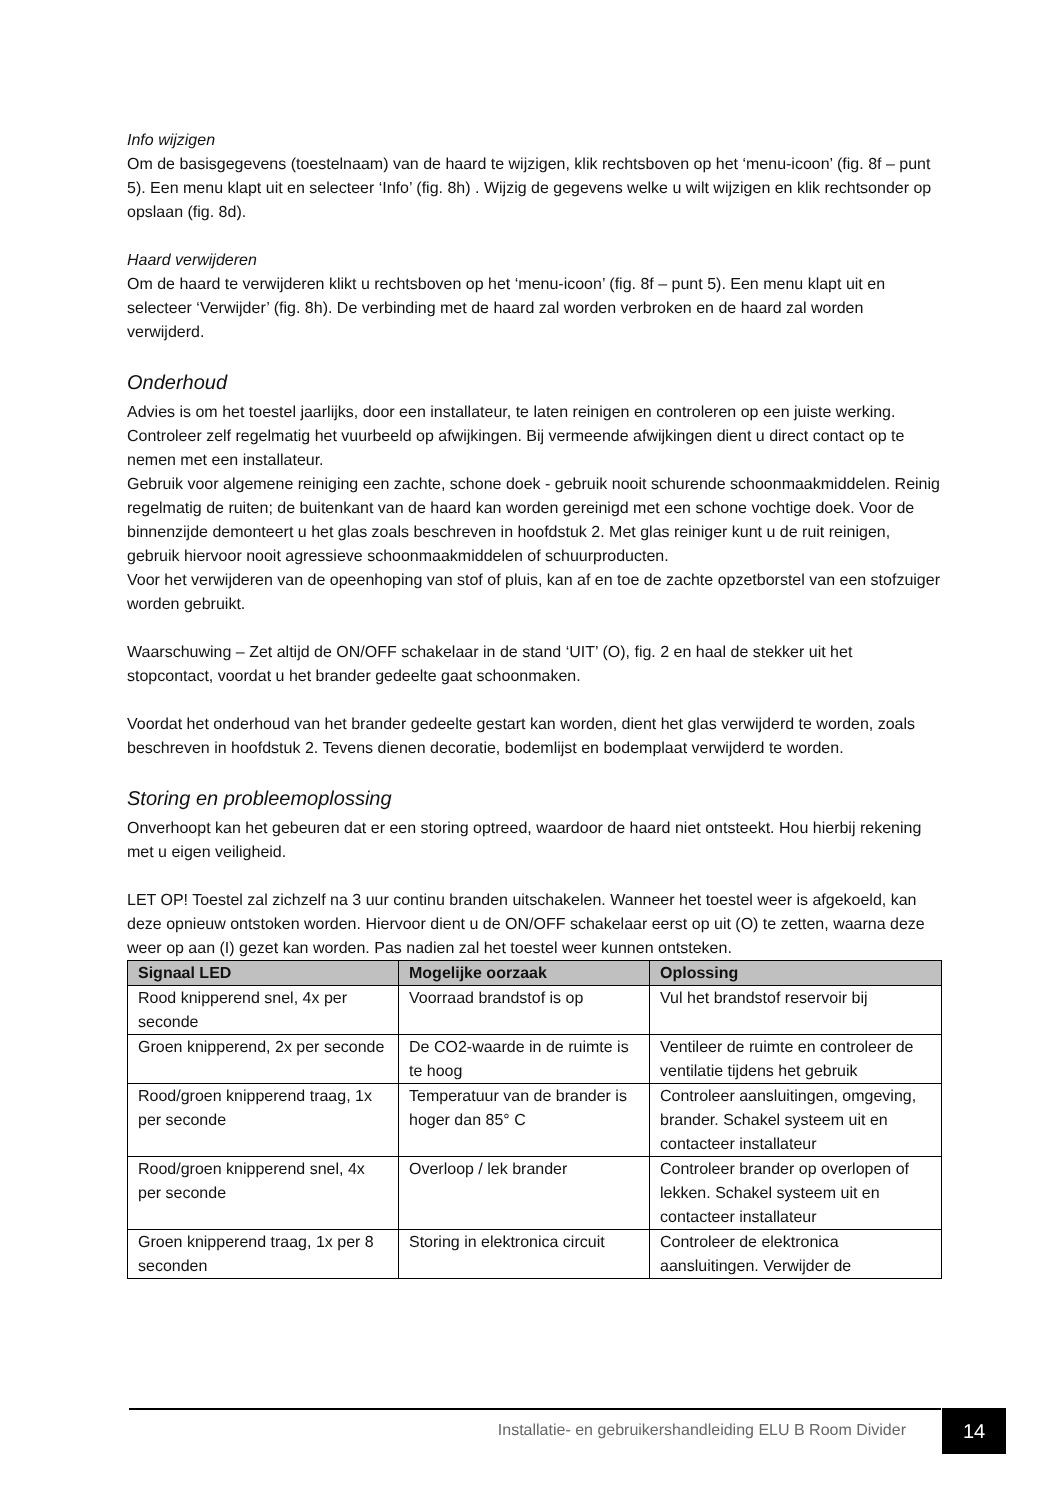Info wijzigen
Om de basisgegevens (toestelnaam) van de haard te wijzigen, klik rechtsboven op het ‘menu-icoon’ (fig. 8f – punt 5). Een menu klapt uit en selecteer ‘Info’ (fig. 8h) . Wijzig de gegevens welke u wilt wijzigen en klik rechtsonder op opslaan (fig. 8d).
Haard verwijderen
Om de haard te verwijderen klikt u rechtsboven op het ‘menu-icoon’ (fig. 8f – punt 5). Een menu klapt uit en selecteer ‘Verwijder’ (fig. 8h). De verbinding met de haard zal worden verbroken en de haard zal worden verwijderd.
Onderhoud
Advies is om het toestel jaarlijks, door een installateur, te laten reinigen en controleren op een juiste werking. Controleer zelf regelmatig het vuurbeeld op afwijkingen. Bij vermeende afwijkingen dient u direct contact op te nemen met een installateur.
Gebruik voor algemene reiniging een zachte, schone doek - gebruik nooit schurende schoonmaakmiddelen. Reinig regelmatig de ruiten; de buitenkant van de haard kan worden gereinigd met een schone vochtige doek. Voor de binnenzijde demonteert u het glas zoals beschreven in hoofdstuk 2. Met glas reiniger kunt u de ruit reinigen, gebruik hiervoor nooit agressieve schoonmaakmiddelen of schuurproducten.
Voor het verwijderen van de opeenhoping van stof of pluis, kan af en toe de zachte opzetborstel van een stofzuiger worden gebruikt.
Waarschuwing – Zet altijd de ON/OFF schakelaar in de stand ‘UIT’ (O), fig. 2 en haal de stekker uit het stopcontact, voordat u het brander gedeelte gaat schoonmaken.
Voordat het onderhoud van het brander gedeelte gestart kan worden, dient het glas verwijderd te worden, zoals beschreven in hoofdstuk 2. Tevens dienen decoratie, bodemlijst en bodemplaat verwijderd te worden.
Storing en probleemoplossing
Onverhoopt kan het gebeuren dat er een storing optreed, waardoor de haard niet ontsteekt. Hou hierbij rekening met u eigen veiligheid.
LET OP! Toestel zal zichzelf na 3 uur continu branden uitschakelen. Wanneer het toestel weer is afgekoeld, kan deze opnieuw ontstoken worden. Hiervoor dient u de ON/OFF schakelaar eerst op uit (O) te zetten, waarna deze weer op aan (I) gezet kan worden. Pas nadien zal het toestel weer kunnen ontsteken.
| Signaal LED | Mogelijke oorzaak | Oplossing |
| --- | --- | --- |
| Rood knipperend snel, 4x per seconde | Voorraad brandstof is op | Vul het brandstof reservoir bij |
| Groen knipperend, 2x per seconde | De CO2-waarde in de ruimte is te hoog | Ventileer de ruimte en controleer de ventilatie tijdens het gebruik |
| Rood/groen knipperend traag, 1x per seconde | Temperatuur van de brander is hoger dan 85° C | Controleer aansluitingen, omgeving, brander. Schakel systeem uit en contacteer installateur |
| Rood/groen knipperend snel, 4x per seconde | Overloop / lek brander | Controleer brander op overlopen of lekken. Schakel systeem uit en contacteer installateur |
| Groen knipperend traag, 1x per 8 seconden | Storing in elektronica circuit | Controleer de elektronica aansluitingen. Verwijder de |
Installatie- en gebruikershandleiding ELU B Room Divider
14